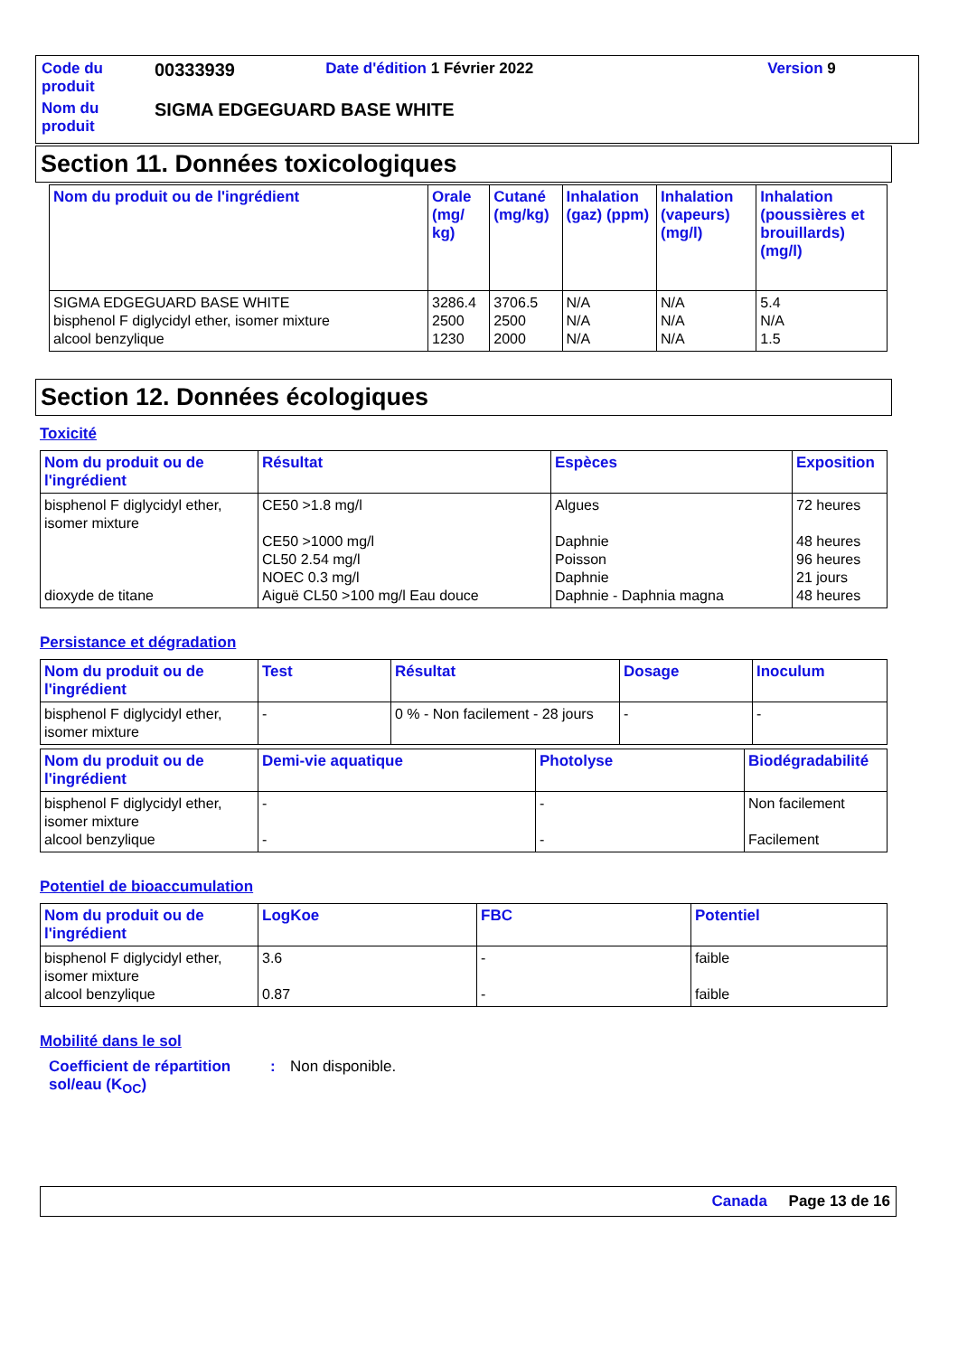| Code du produit | 00333939 | Date d'édition 1 Février 2022 | Version 9 |
| Nom du produit | SIGMA EDGEGUARD BASE WHITE | | |
Section 11. Données toxicologiques
| Nom du produit ou de l'ingrédient | Orale (mg/ kg) | Cutané (mg/kg) | Inhalation (gaz) (ppm) | Inhalation (vapeurs) (mg/l) | Inhalation (poussières et brouillards) (mg/l) |
| --- | --- | --- | --- | --- | --- |
| SIGMA EDGEGUARD BASE WHITE bisphenol F diglycidyl ether, isomer mixture alcool benzylique | 3286.4 2500 1230 | 3706.5 2500 2000 | N/A N/A N/A | N/A N/A N/A | 5.4 N/A 1.5 |
Section 12. Données écologiques
Toxicité
| Nom du produit ou de l'ingrédient | Résultat | Espèces | Exposition |
| --- | --- | --- | --- |
| bisphenol F diglycidyl ether, isomer mixture dioxyde de titane | CE50 >1.8 mg/l CE50 >1000 mg/l CL50 2.54 mg/l NOEC 0.3 mg/l Aiguë CL50 >100 mg/l Eau douce | Algues Daphnie Poisson Daphnie Daphnie - Daphnia magna | 72 heures 48 heures 96 heures 21 jours 48 heures |
Persistance et dégradation
| Nom du produit ou de l'ingrédient | Test | Résultat | Dosage | Inoculum |
| --- | --- | --- | --- | --- |
| bisphenol F diglycidyl ether, isomer mixture | - | 0 % - Non facilement - 28 jours | - | - |
| Nom du produit ou de l'ingrédient | Demi-vie aquatique | Photolyse | Biodégradabilité |
| --- | --- | --- | --- |
| bisphenol F diglycidyl ether, isomer mixture alcool benzylique | - - | - - | Non facilement Facilement |
Potentiel de bioaccumulation
| Nom du produit ou de l'ingrédient | LogKoe | FBC | Potentiel |
| --- | --- | --- | --- |
| bisphenol F diglycidyl ether, isomer mixture alcool benzylique | 3.6 0.87 | - - | faible faible |
Mobilité dans le sol
Coefficient de répartition sol/eau (K<sub>OC</sub>)
: Non disponible.
Canada Page 13 de 16